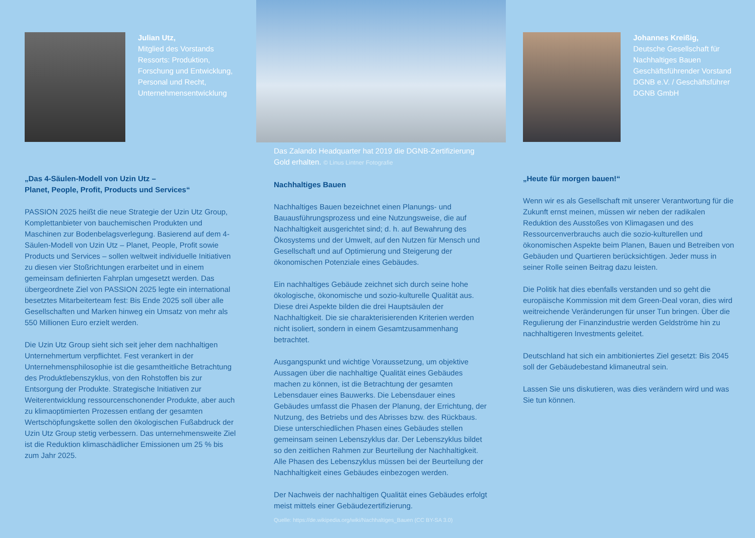Julian Utz,
Mitglied des Vorstands Ressorts: Produktion, Forschung und Entwicklung, Personal und Recht, Unternehmensentwicklung
„Das 4-Säulen-Modell von Uzin Utz –
Planet, People, Profit, Products und Services“
PASSION 2025 heißt die neue Strategie der Uzin Utz Group, Komplettanbieter von bauchemischen Produkten und Maschinen zur Bodenbelagsverlegung. Basierend auf dem 4-Säulen-Modell von Uzin Utz – Planet, People, Profit sowie Products und Services – sollen weltweit individuelle Initiativen zu diesen vier Stoßrichtungen erarbeitet und in einem gemeinsam definierten Fahrplan umgesetzt werden. Das übergeordnete Ziel von PASSION 2025 legte ein international besetztes Mitarbeiterteam fest: Bis Ende 2025 soll über alle Gesellschaften und Marken hinweg ein Umsatz von mehr als 550 Millionen Euro erzielt werden.
Die Uzin Utz Group sieht sich seit jeher dem nachhaltigen Unternehmertum verpflichtet. Fest verankert in der Unternehmensphilosophie ist die gesamtheitliche Betrachtung des Produktlebenszyklus, von den Rohstoffen bis zur Entsorgung der Produkte. Strategische Initiativen zur Weiterentwicklung ressourcenschonender Produkte, aber auch zu klimaoptimierten Prozessen entlang der gesamten Wertschöpfungskette sollen den ökologischen Fußabdruck der Uzin Utz Group stetig verbessern. Das unternehmensweite Ziel ist die Reduktion klimaschädlicher Emissionen um 25 % bis zum Jahr 2025.
Das Zalando Headquarter hat 2019 die DGNB-Zertifizierung Gold erhalten. © Linus Lintner Fotografie
Nachhaltiges Bauen
Nachhaltiges Bauen bezeichnet einen Planungs- und Bauausführungsprozess und eine Nutzungsweise, die auf Nachhaltigkeit ausgerichtet sind; d. h. auf Bewahrung des Ökosystems und der Umwelt, auf den Nutzen für Mensch und Gesellschaft und auf Optimierung und Steigerung der ökonomischen Potenziale eines Gebäudes.
Ein nachhaltiges Gebäude zeichnet sich durch seine hohe ökologische, ökonomische und sozio-kulturelle Qualität aus. Diese drei Aspekte bilden die drei Hauptsäulen der Nachhaltigkeit. Die sie charakterisierenden Kriterien werden nicht isoliert, sondern in einem Gesamtzusammenhang betrachtet.
Ausgangspunkt und wichtige Voraussetzung, um objektive Aussagen über die nachhaltige Qualität eines Gebäudes machen zu können, ist die Betrachtung der gesamten Lebensdauer eines Bauwerks. Die Lebensdauer eines Gebäudes umfasst die Phasen der Planung, der Errichtung, der Nutzung, des Betriebs und des Abrisses bzw. des Rückbaus. Diese unterschiedlichen Phasen eines Gebäudes stellen gemeinsam seinen Lebenszyklus dar. Der Lebenszyklus bildet so den zeitlichen Rahmen zur Beurteilung der Nachhaltigkeit. Alle Phasen des Lebenszyklus müssen bei der Beurteilung der Nachhaltigkeit eines Gebäudes einbezogen werden.
Der Nachweis der nachhaltigen Qualität eines Gebäudes erfolgt meist mittels einer Gebäudezertifizierung.
Quelle: https://de.wikipedia.org/wiki/Nachhaltiges_Bauen (CC BY-SA 3.0)
Johannes Kreißig,
Deutsche Gesellschaft für Nachhaltiges Bauen Geschäftsführender Vorstand DGNB e.V. / Geschäftsführer DGNB GmbH
„Heute für morgen bauen!“
Wenn wir es als Gesellschaft mit unserer Verantwortung für die Zukunft ernst meinen, müssen wir neben der radikalen Reduktion des Ausstoßes von Klimagasen und des Ressourcenverbrauchs auch die sozio-kulturellen und ökonomischen Aspekte beim Planen, Bauen und Betreiben von Gebäuden und Quartieren berücksichtigen. Jeder muss in seiner Rolle seinen Beitrag dazu leisten.
Die Politik hat dies ebenfalls verstanden und so geht die europäische Kommission mit dem Green-Deal voran, dies wird weitreichende Veränderungen für unser Tun bringen. Über die Regulierung der Finanzindustrie werden Geldströme hin zu nachhaltigeren Investments geleitet.
Deutschland hat sich ein ambitioniertes Ziel gesetzt: Bis 2045 soll der Gebäudebestand klimaneutral sein.
Lassen Sie uns diskutieren, was dies verändern wird und was Sie tun können.